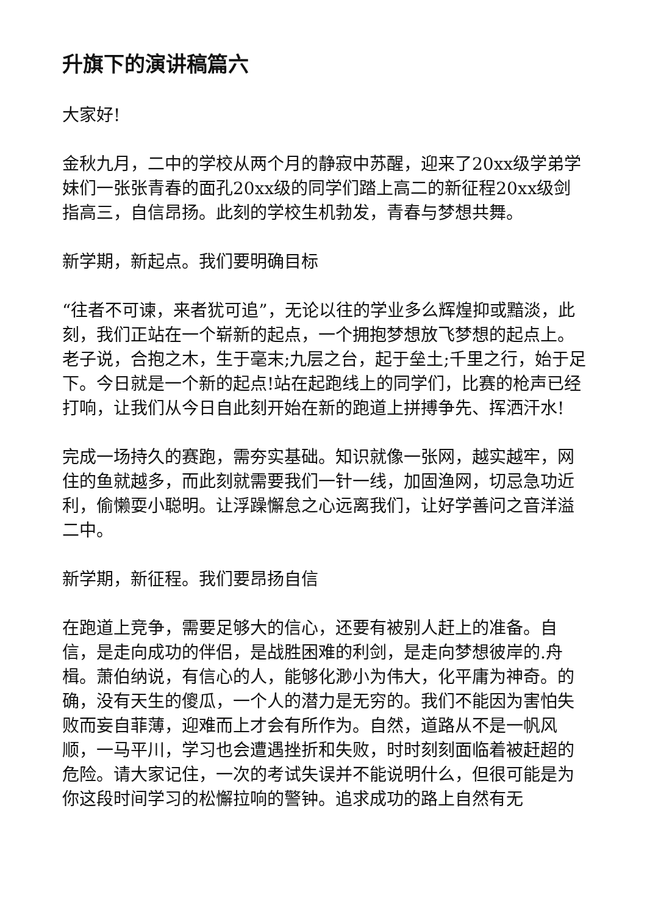升旗下的演讲稿篇六
大家好!
金秋九月，二中的学校从两个月的静寂中苏醒，迎来了20xx级学弟学妹们一张张青春的面孔20xx级的同学们踏上高二的新征程20xx级剑指高三，自信昂扬。此刻的学校生机勃发，青春与梦想共舞。
新学期，新起点。我们要明确目标
“往者不可谏，来者犹可追”，无论以往的学业多么辉煌抑或黯淡，此刻，我们正站在一个崭新的起点，一个拥抱梦想放飞梦想的起点上。老子说，合抱之木，生于毫末;九层之台，起于垒土;千里之行，始于足下。今日就是一个新的起点!站在起跑线上的同学们，比赛的枪声已经打响，让我们从今日自此刻开始在新的跑道上拼搏争先、挥洒汗水!
完成一场持久的赛跑，需夯实基础。知识就像一张网，越实越牢，网住的鱼就越多，而此刻就需要我们一针一线，加固渔网，切忌急功近利，偷懒耍小聪明。让浮躁懈怠之心远离我们，让好学善问之音洋溢二中。
新学期，新征程。我们要昂扬自信
在跑道上竞争，需要足够大的信心，还要有被别人赶上的准备。自信，是走向成功的伴侣，是战胜困难的利剑，是走向梦想彼岸的.舟楫。萧伯纳说，有信心的人，能够化渺小为伟大，化平庸为神奇。的确，没有天生的傻瓜，一个人的潜力是无穷的。我们不能因为害怕失败而妄自菲薄，迎难而上才会有所作为。自然，道路从不是一帆风顺，一马平川，学习也会遭遇挫折和失败，时时刻刻面临着被赶超的危险。请大家记住，一次的考试失误并不能说明什么，但很可能是为你这段时间学习的松懈拉响的警钟。追求成功的路上自然有无